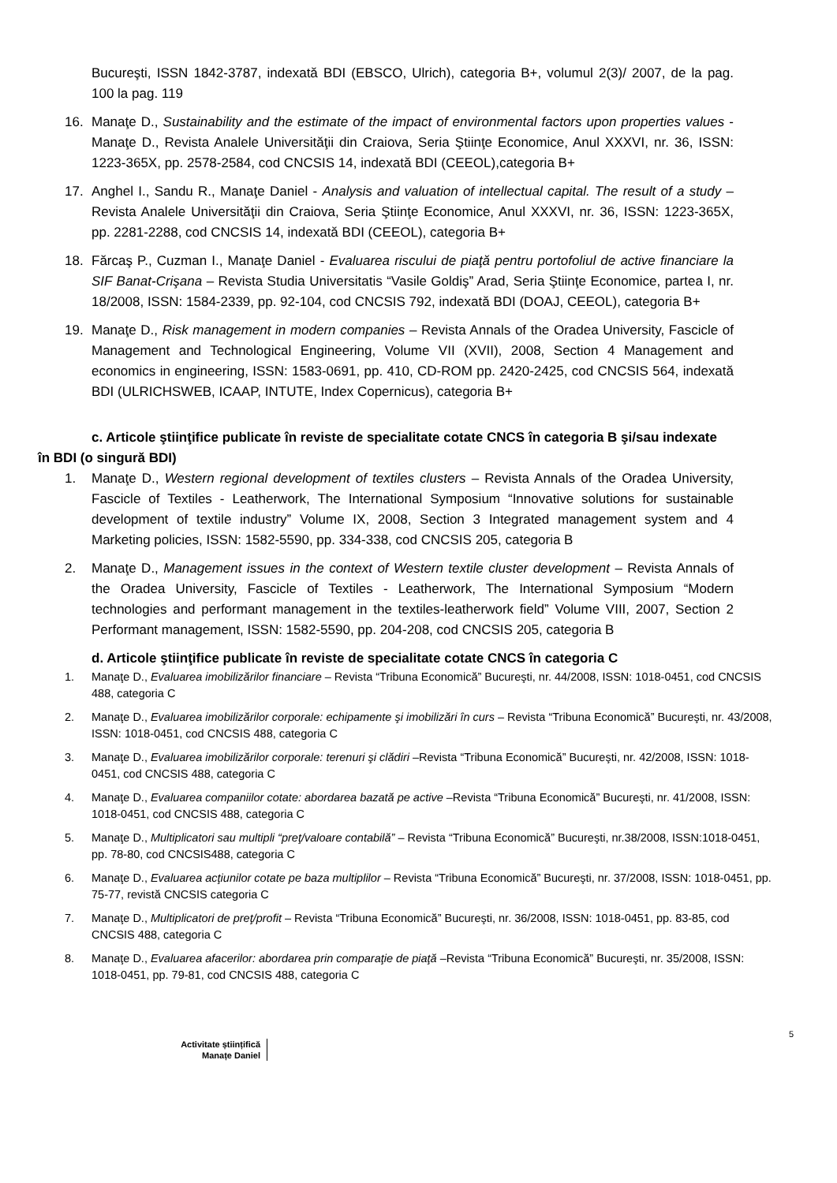Bucureşti, ISSN 1842-3787, indexată BDI (EBSCO, Ulrich), categoria B+, volumul 2(3)/ 2007, de la pag. 100 la pag. 119
16. Manaţe D., Sustainability and the estimate of the impact of environmental factors upon properties values - Manaţe D., Revista Analele Universităţii din Craiova, Seria Ştiinţe Economice, Anul XXXVI, nr. 36, ISSN: 1223-365X, pp. 2578-2584, cod CNCSIS 14, indexată BDI (CEEOL),categoria B+
17. Anghel I., Sandu R., Manaţe Daniel - Analysis and valuation of intellectual capital. The result of a study – Revista Analele Universităţii din Craiova, Seria Ştiinţe Economice, Anul XXXVI, nr. 36, ISSN: 1223-365X, pp. 2281-2288, cod CNCSIS 14, indexată BDI (CEEOL), categoria B+
18. Fărcaş P., Cuzman I., Manaţe Daniel - Evaluarea riscului de piaţă pentru portofoliul de active financiare la SIF Banat-Crişana – Revista Studia Universitatis “Vasile Goldiş” Arad, Seria Ştiinţe Economice, partea I, nr. 18/2008, ISSN: 1584-2339, pp. 92-104, cod CNCSIS 792, indexată BDI (DOAJ, CEEOL), categoria B+
19. Manaţe D., Risk management in modern companies – Revista Annals of the Oradea University, Fascicle of Management and Technological Engineering, Volume VII (XVII), 2008, Section 4 Management and economics in engineering, ISSN: 1583-0691, pp. 410, CD-ROM pp. 2420-2425, cod CNCSIS 564, indexată BDI (ULRICHSWEB, ICAAP, INTUTE, Index Copernicus), categoria B+
c. Articole ştiinţifice publicate în reviste de specialitate cotate CNCS în categoria B şi/sau indexate
în BDI (o singură BDI)
1. Manaţe D., Western regional development of textiles clusters – Revista Annals of the Oradea University, Fascicle of Textiles - Leatherwork, The International Symposium “Innovative solutions for sustainable development of textile industry” Volume IX, 2008, Section 3 Integrated management system and 4 Marketing policies, ISSN: 1582-5590, pp. 334-338, cod CNCSIS 205, categoria B
2. Manaţe D., Management issues in the context of Western textile cluster development – Revista Annals of the Oradea University, Fascicle of Textiles - Leatherwork, The International Symposium “Modern technologies and performant management in the textiles-leatherwork field” Volume VIII, 2007, Section 2 Performant management, ISSN: 1582-5590, pp. 204-208, cod CNCSIS 205, categoria B
d. Articole ştiinţifice publicate în reviste de specialitate cotate CNCS în categoria C
1. Manaţe D., Evaluarea imobilizărilor financiare – Revista “Tribuna Economică” Bucureşti, nr. 44/2008, ISSN: 1018-0451, cod CNCSIS 488, categoria C
2. Manaţe D., Evaluarea imobilizărilor corporale: echipamente şi imobilizări în curs – Revista “Tribuna Economică” Bucureşti, nr. 43/2008, ISSN: 1018-0451, cod CNCSIS 488, categoria C
3. Manaţe D., Evaluarea imobilizărilor corporale: terenuri şi clădiri –Revista “Tribuna Economică” Bucureşti, nr. 42/2008, ISSN: 1018-0451, cod CNCSIS 488, categoria C
4. Manaţe D., Evaluarea companiilor cotate: abordarea bazată pe active –Revista “Tribuna Economică” Bucureşti, nr. 41/2008, ISSN: 1018-0451, cod CNCSIS 488, categoria C
5. Manaţe D., Multiplicatori sau multipli “preţ/valoare contabilă” – Revista “Tribuna Economică” Bucureşti, nr.38/2008, ISSN:1018-0451, pp. 78-80, cod CNCSIS488, categoria C
6. Manaţe D., Evaluarea acţiunilor cotate pe baza multiplilor – Revista “Tribuna Economică” Bucureşti, nr. 37/2008, ISSN: 1018-0451, pp. 75-77, revistă CNCSIS categoria C
7. Manaţe D., Multiplicatori de preţ/profit – Revista “Tribuna Economică” Bucureşti, nr. 36/2008, ISSN: 1018-0451, pp. 83-85, cod CNCSIS 488, categoria C
8. Manaţe D., Evaluarea afacerilor: abordarea prin comparaţie de piaţă –Revista “Tribuna Economică” Bucureşti, nr. 35/2008, ISSN: 1018-0451, pp. 79-81, cod CNCSIS 488, categoria C
5
Activitate științifică
Manațe Daniel